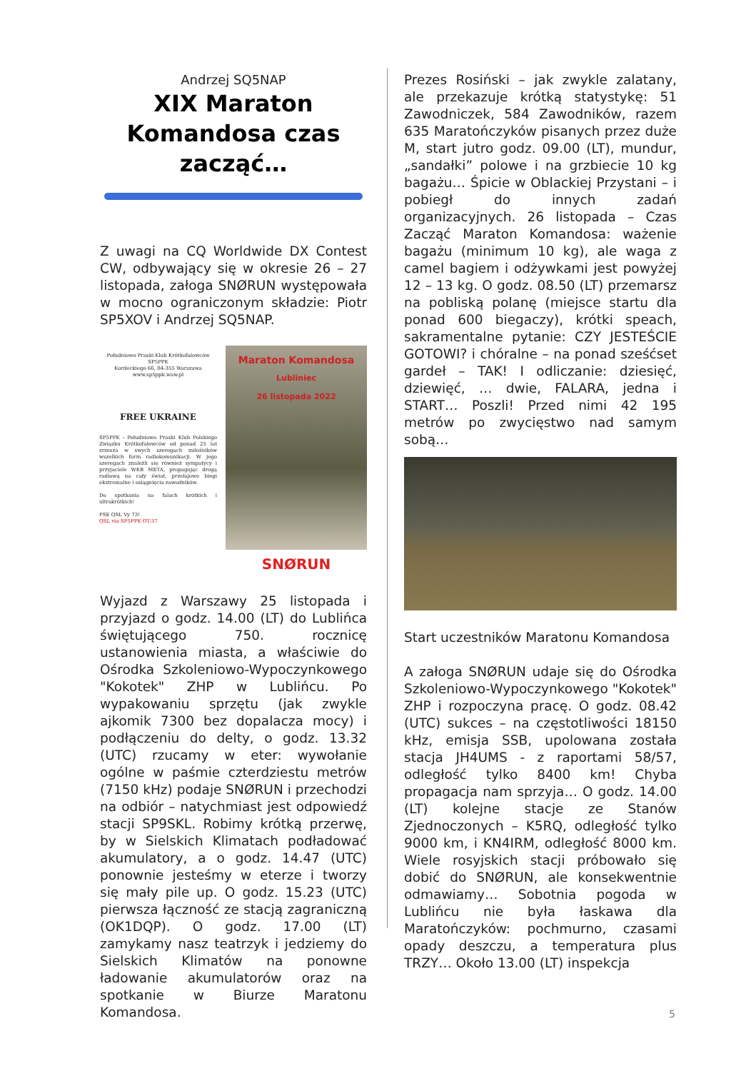Andrzej SQ5NAP
XIX Maraton Komandosa czas zacząć…
Z uwagi na CQ Worldwide DX Contest CW, odbywający się w okresie 26 – 27 listopada, załoga SNØRUN występowała w mocno ograniczonym składzie: Piotr SP5XOV i Andrzej SQ5NAP.
Południowo Praski Klub Krótkofalowców SP5PPK
Kordeckiego 66, 04-355 Warszawa
www.sp5ppk.waw.pl
FREE UKRAINE
SP5PPK - Południowo Praski Klub Polskiego Związku Krótkofalowców od ponad 25 lat zrzesza w swych szeregach miłośników wszelkich form radiokomunikacji. W jego szeregach znaleźli się również sympatycy i przyjaciele WKB META, propagując drogą radiową na cały świat, przełajowe biegi ekstremalne i osiągnięcia zawodników.
Do spotkania na falach krótkich i ultrakrótkich!
PSE QSL Vy 73!
QSL via SP5PPK OT-37
Maraton Komandosa
Lubliniec
26 listopada 2022
SNØRUN
Wyjazd z Warszawy 25 listopada i przyjazd o godz. 14.00 (LT) do Lublińca świętującego 750. rocznicę ustanowienia miasta, a właściwie do Ośrodka Szkoleniowo-Wypoczynkowego "Kokotek" ZHP w Lublińcu. Po wypakowaniu sprzętu (jak zwykle ajkomik 7300 bez dopalacza mocy) i podłączeniu do delty, o godz. 13.32 (UTC) rzucamy w eter: wywołanie ogólne w paśmie czterdziestu metrów (7150 kHz) podaje SNØRUN i przechodzi na odbiór – natychmiast jest odpowiedź stacji SP9SKL. Robimy krótką przerwę, by w Sielskich Klimatach podładować akumulatory, a o godz. 14.47 (UTC) ponownie jesteśmy w eterze i tworzy się mały pile up. O godz. 15.23 (UTC) pierwsza łączność ze stacją zagraniczną (OK1DQP). O godz. 17.00 (LT) zamykamy nasz teatrzyk i jedziemy do Sielskich Klimatów na ponowne ładowanie akumulatorów oraz na spotkanie w Biurze Maratonu Komandosa.
Prezes Rosiński – jak zwykle zalatany, ale przekazuje krótką statystykę: 51 Zawodniczek, 584 Zawodników, razem 635 Maratończyków pisanych przez duże M, start jutro godz. 09.00 (LT), mundur, „sandałki” polowe i na grzbiecie 10 kg bagażu… Śpicie w Oblackiej Przystani – i pobiegł do innych zadań organizacyjnych. 26 listopada – Czas Zacząć Maraton Komandosa: ważenie bagażu (minimum 10 kg), ale waga z camel bagiem i odżywkami jest powyżej 12 – 13 kg. O godz. 08.50 (LT) przemarsz na pobliską polanę (miejsce startu dla ponad 600 biegaczy), krótki speach, sakramentalne pytanie: CZY JESTEŚCIE GOTOWI? i chóralne – na ponad sześćset gardeł – TAK! I odliczanie: dziesięć, dziewięć, … dwie, FALARA, jedna i START… Poszli! Przed nimi 42 195 metrów po zwycięstwo nad samym sobą…
Start uczestników Maratonu Komandosa
A załoga SNØRUN udaje się do Ośrodka Szkoleniowo-Wypoczynkowego "Kokotek" ZHP i rozpoczyna pracę. O godz. 08.42 (UTC) sukces – na częstotliwości 18150 kHz, emisja SSB, upolowana została stacja JH4UMS - z raportami 58/57, odległość tylko 8400 km! Chyba propagacja nam sprzyja… O godz. 14.00 (LT) kolejne stacje ze Stanów Zjednoczonych – K5RQ, odległość tylko 9000 km, i KN4IRM, odległość 8000 km. Wiele rosyjskich stacji próbowało się dobić do SNØRUN, ale konsekwentnie odmawiamy… Sobotnia pogoda w Lublińcu nie była łaskawa dla Maratończyków: pochmurno, czasami opady deszczu, a temperatura plus TRZY… Około 13.00 (LT) inspekcja
5